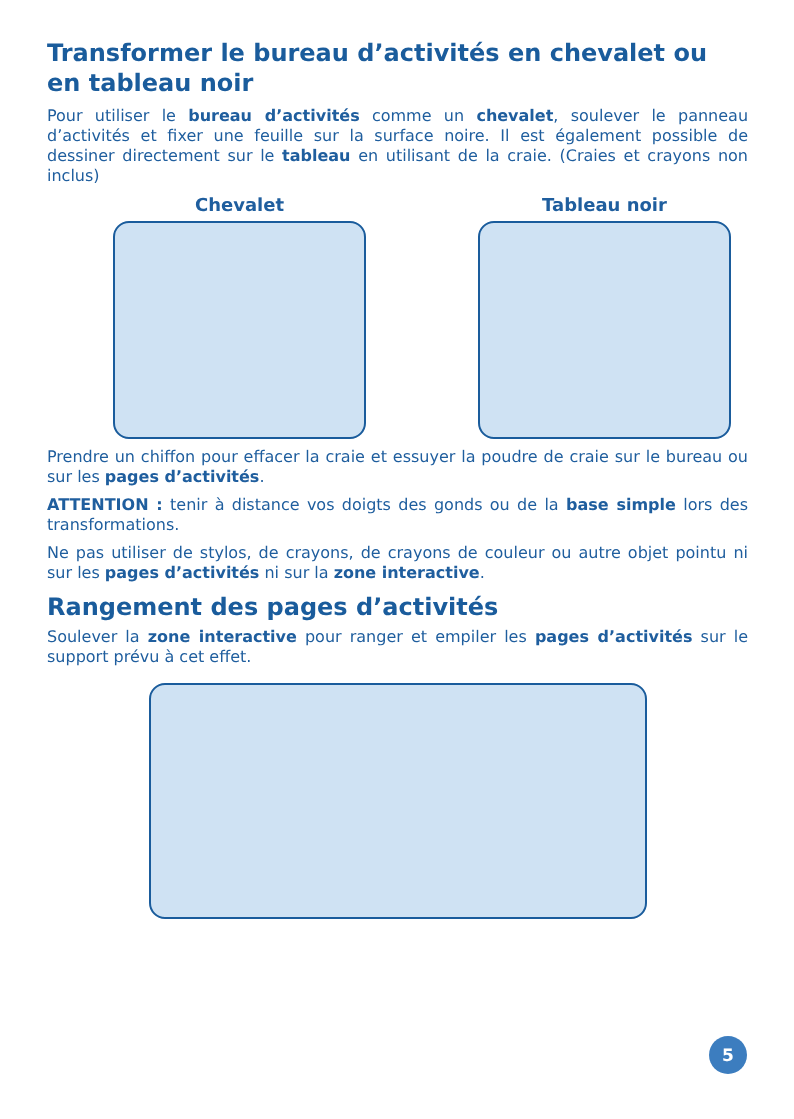Transformer le bureau d’activités en chevalet ou en tableau noir
Pour utiliser le bureau d’activités comme un chevalet, soulever le panneau d’activités et fixer une feuille sur la surface noire. Il est également possible de dessiner directement sur le tableau en utilisant de la craie. (Craies et crayons non inclus)
Chevalet Tableau noir
Prendre un chiffon pour effacer la craie et essuyer la poudre de craie sur le bureau ou sur les pages d’activités.
ATTENTION : tenir à distance vos doigts des gonds ou de la base simple lors des transformations.
Ne pas utiliser de stylos, de crayons, de crayons de couleur ou autre objet pointu ni sur les pages d’activités ni sur la zone interactive.
Rangement des pages d’activités
Soulever la zone interactive pour ranger et empiler les pages d’activités sur le support prévu à cet effet.
5